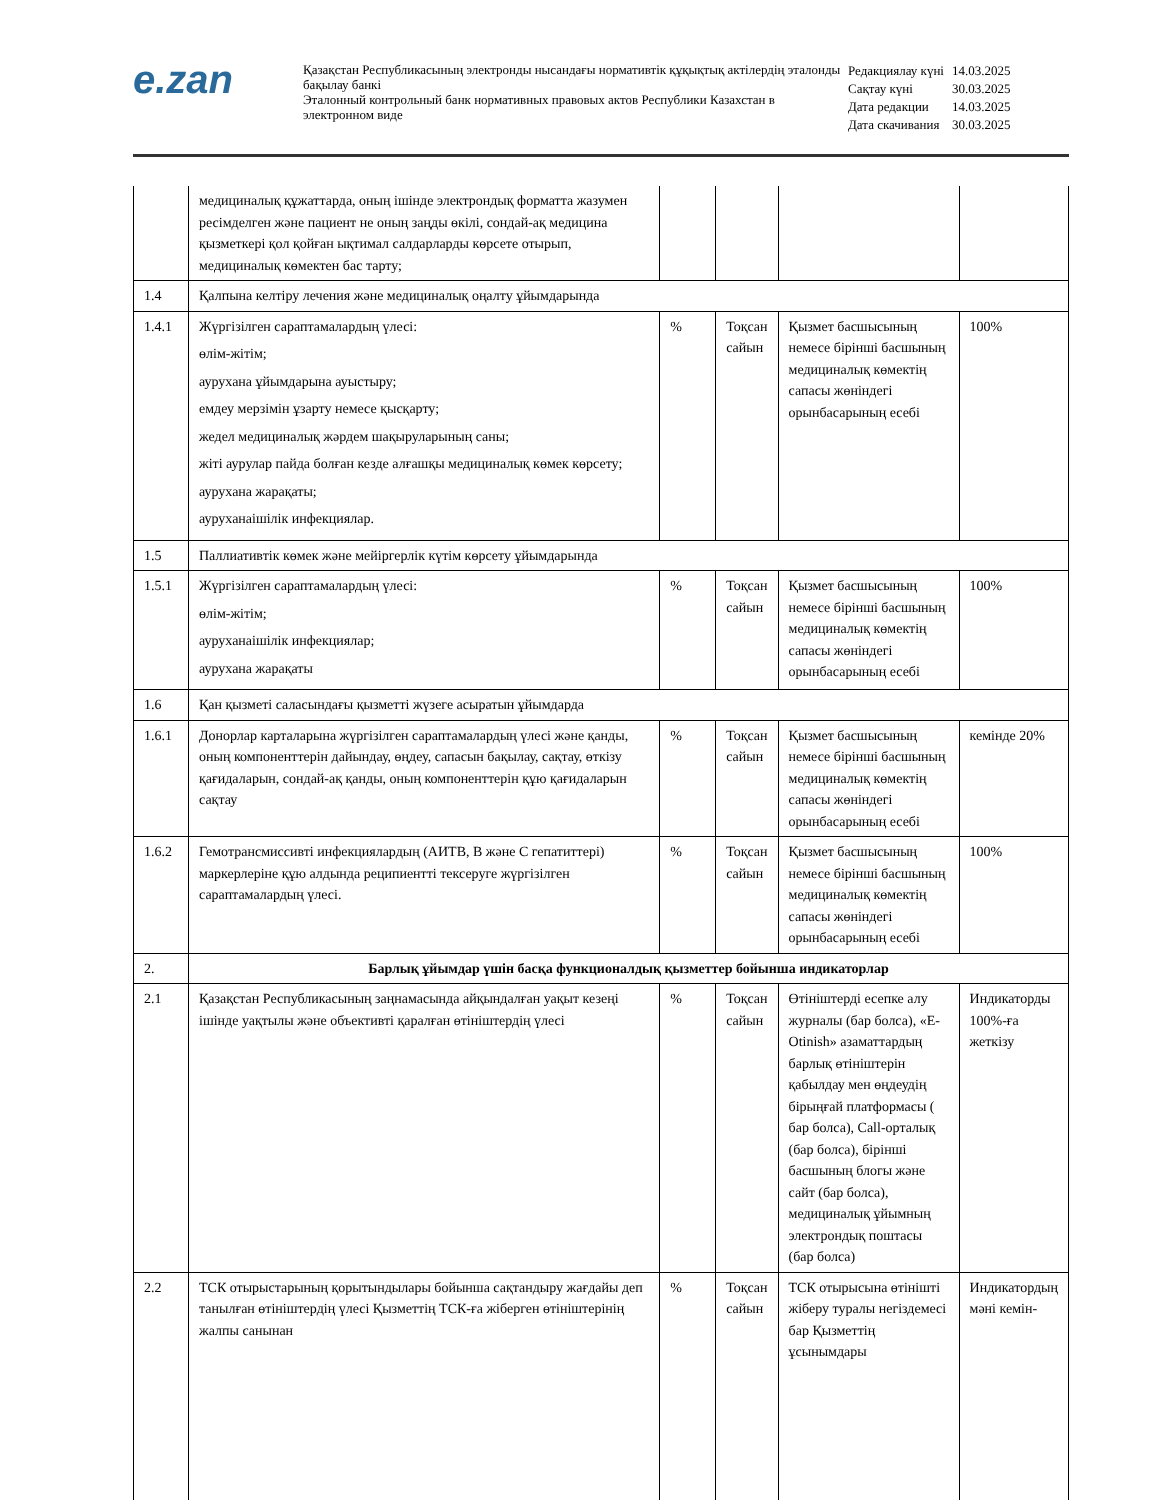e.zan
Қазақстан Республикасының электронды нысандағы нормативтік құқықтық актілердің эталонды бақылау банкі
Эталонный контрольный банк нормативных правовых актов Республики Казахстан в электронном виде
| Редакциялау күні | 14.03.2025 |
| Сақтау күні | 30.03.2025 |
| Дата редакции | 14.03.2025 |
| Дата скачивания | 30.03.2025 |
| | медициналық құжаттарда, оның ішінде электрондық форматта жазумен ресімделген және пациент не оның заңды өкілі, сондай-ақ медицина қызметкері қол қойған ықтимал салдарларды көрсете отырып, медициналық көмектен бас тарту; | | | | |
| 1.4 | Қалпына келтіру лечения және медициналық оңалту ұйымдарында | | | | |
| 1.4.1 | Жүргізілген сараптамалардың үлесі: өлім-жітім; аурухана ұйымдарына ауыстыру; емдеу мерзімін ұзарту немесе қысқарту; жедел медициналық жәрдем шақыруларының саны; жіті аурулар пайда болған кезде алғашқы медициналық көмек көрсету; аурухана жарақаты; ауруханаішілік инфекциялар. | % | Тоқсан сайын | Қызмет басшысының немесе бірінші басшының медициналық көмектің сапасы жөніндегі орынбасарының есебі | 100% |
| 1.5 | Паллиативтік көмек және мейіргерлік күтім көрсету ұйымдарында | | | | |
| 1.5.1 | Жүргізілген сараптамалардың үлесі: өлім-жітім; ауруханаішілік инфекциялар; аурухана жарақаты | % | Тоқсан сайын | Қызмет басшысының немесе бірінші басшының медициналық көмектің сапасы жөніндегі орынбасарының есебі | 100% |
| 1.6 | Қан қызметі саласындағы қызметті жүзеге асыратын ұйымдарда | | | | |
| 1.6.1 | Донорлар карталарына жүргізілген сараптамалардың үлесі және қанды, оның компоненттерін дайындау, өңдеу, сапасын бақылау, сақтау, өткізу қағидаларын, сондай-ақ қанды, оның компоненттерін құю қағидаларын сақтау | % | Тоқсан сайын | Қызмет басшысының немесе бірінші басшының медициналық көмектің сапасы жөніндегі орынбасарының есебі | кемінде 20% |
| 1.6.2 | Гемотрансмиссивті инфекциялардың (АИТВ, В және С гепатиттері) маркерлеріне құю алдында реципиентті тексеруге жүргізілген сараптамалардың үлесі. | % | Тоқсан сайын | Қызмет басшысының немесе бірінші басшының медициналық көмектің сапасы жөніндегі орынбасарының есебі | 100% |
| 2. | Барлық ұйымдар үшін басқа функционалдық қызметтер бойынша индикаторлар | | | | |
| 2.1 | Қазақстан Республикасының заңнамасында айқындалған уақыт кезеңі ішінде уақтылы және объективті қаралған өтініштердің үлесі | % | Тоқсан сайын | Өтініштерді есепке алу журналы (бар болса), «E-Otinish» азаматтардың барлық өтініштерін қабылдау мен өңдеудің бірыңғай платформасы ( бар болса), Call-орталық (бар болса), бірінші басшының блогы және сайт (бар болса), медициналық ұйымның электрондық поштасы (бар болса) | Индикаторды 100%-ға жеткізу |
| 2.2 | ТСК отырыстарының қорытындылары бойынша сақтандыру жағдайы деп танылған өтініштердің үлесі Қызметтің ТСК-ға жіберген өтініштерінің жалпы санынан | % | Тоқсан сайын | ТСК отырысына өтінішті жіберу туралы негіздемесі бар Қызметтің ұсынымдары | Индикатордың мәні кемін- |